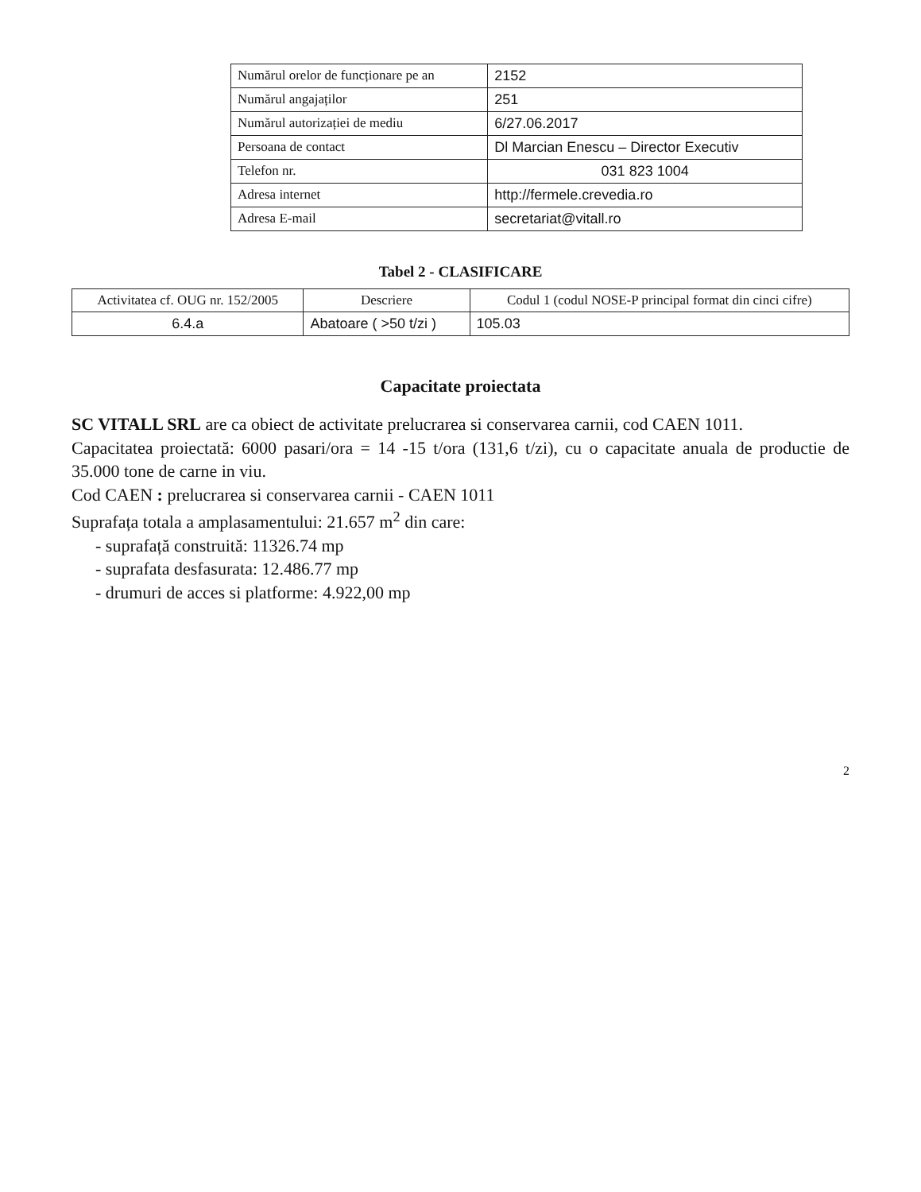| Numărul orelor de funcționare pe an | 2152 |
| Numărul angajaților | 251 |
| Numărul autorizației de mediu | 6/27.06.2017 |
| Persoana de contact | Dl Marcian Enescu – Director Executiv |
| Telefon nr. | 031 823 1004 |
| Adresa internet | http://fermele.crevedia.ro |
| Adresa E-mail | secretariat@vitall.ro |
Tabel 2 - CLASIFICARE
| Activitatea cf. OUG nr. 152/2005 | Descriere | Codul 1 (codul NOSE-P principal format din cinci cifre) |
| --- | --- | --- |
| 6.4.a | Abatoare ( >50 t/zi ) | 105.03 |
Capacitate proiectata
SC VITALL SRL are ca obiect de activitate prelucrarea si conservarea carnii, cod CAEN 1011.
Capacitatea proiectată: 6000 pasari/ora = 14 -15 t/ora (131,6 t/zi), cu o capacitate anuala de productie de 35.000 tone de carne in viu.
Cod CAEN : prelucrarea si conservarea carnii - CAEN 1011
Suprafața totala a amplasamentului: 21.657 m<sup>2</sup> din care:
- suprafață construită: 11326.74 mp
- suprafata desfasurata: 12.486.77 mp
- drumuri de acces si platforme: 4.922,00 mp
2